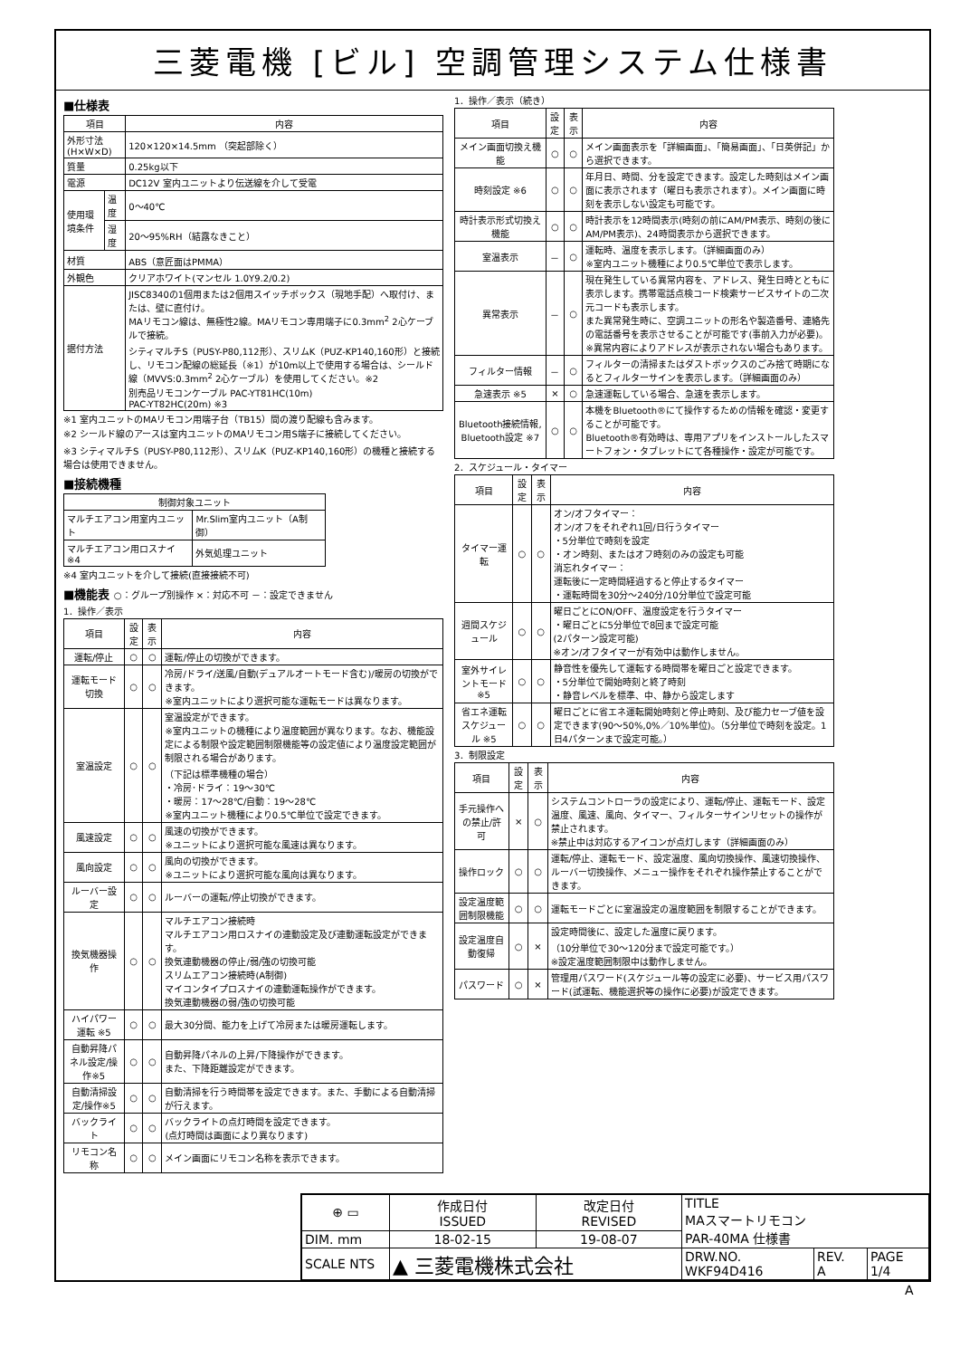三菱電機 [ビル] 空調管理システム仕様書
■仕様表
| 項目 | | 内容 |
| --- | --- | --- |
| 外形寸法(H×W×D) | | 120×120×14.5mm （突起部除く） |
| 質量 | | 0.25kg以下 |
| 電源 | | DC12V 室内ユニットより伝送線を介して受電 |
| 使用環境条件 | 温度 | 0～40℃ |
| | 湿度 | 20～95%RH（結露なきこと） |
| 材質 | | ABS（意匠面はPMMA） |
| 外観色 | | クリアホワイト(マンセル 1.0Y9.2/0.2) |
| 据付方法 | | JISC8340の1個用または2個用スイッチボックス（現地手配）へ取付け、または、壁に直付け。 MAリモコン線は、無極性2線。MAリモコン専用端子に0.3mm<sup>2</sup> 2心ケーブルで接続。 シティマルチS（PUSY-P80,112形）、スリムK（PUZ-KP140,160形）と接続し、リモコン配線の総延長（※1）が10m以上で使用する場合は、シールド線（MVVS:0.3mm<sup>2</sup> 2心ケーブル）を使用してください。※2 別売品リモコンケーブル PAC-YT81HC(10m) PAC-YT82HC(20m) ※3 |
※1 室内ユニットのMAリモコン用端子台（TB15）間の渡り配線も含みます。
※2 シールド線のアースは室内ユニットのMAリモコン用S端子に接続してください。
※3 シティマルチS（PUSY-P80,112形）、スリムK（PUZ-KP140,160形）の機種と接続する場合は使用できません。
■接続機種
| 制御対象ユニット | |
| --- | --- |
| マルチエアコン用室内ユニット | Mr.Slim室内ユニット（A制御） |
| マルチエアコン用ロスナイ ※4 | 外気処理ユニット |
※4 室内ユニットを介して接続(直接接続不可)
■機能表 ○：グループ別操作 ×：対応不可 －：設定できません
1．操作／表示
| 項目 | 設定 | 表示 | 内容 |
| --- | --- | --- | --- |
| 運転/停止 | ○ | ○ | 運転/停止の切換ができます。 |
| 運転モード切換 | ○ | ○ | 冷房/ドライ/送風/自動(デュアルオートモード含む)/暖房の切換ができます。 ※室内ユニットにより選択可能な運転モードは異なります。 |
| 室温設定 | ○ | ○ | 室温設定ができます。 ※室内ユニットの機種により温度範囲が異なります。なお、機能設定による制限や設定範囲制限機能等の設定値により温度設定範囲が制限される場合があります。 （下記は標準機種の場合） ・冷房･ドライ：19～30℃ ・暖房：17～28℃/自動：19～28℃ ※室内ユニット機種により0.5℃単位で設定できます。 |
| 風速設定 | ○ | ○ | 風速の切換ができます。 ※ユニットにより選択可能な風速は異なります。 |
| 風向設定 | ○ | ○ | 風向の切換ができます。 ※ユニットにより選択可能な風向は異なります。 |
| ルーバー設定 | ○ | ○ | ルーバーの運転/停止切換ができます。 |
| 換気機器操作 | ○ | ○ | マルチエアコン接続時 マルチエアコン用ロスナイの連動設定及び連動運転設定ができます。 換気連動機器の停止/弱/強の切換可能 スリムエアコン接続時(A制御) マイコンタイプロスナイの連動運転操作ができます。 換気連動機器の弱/強の切換可能 |
| ハイパワー運転 ※5 | ○ | ○ | 最大30分間、能力を上げて冷房または暖房運転します。 |
| 自動昇降パネル設定/操作※5 | ○ | ○ | 自動昇降パネルの上昇/下降操作ができます。 また、下降距離設定ができます。 |
| 自動清掃設定/操作※5 | ○ | ○ | 自動清掃を行う時間帯を設定できます。また、手動による自動清掃が行えます。 |
| バックライト | ○ | ○ | バックライトの点灯時間を設定できます。 (点灯時間は画面により異なります) |
| リモコン名称 | ○ | ○ | メイン画面にリモコン名称を表示できます。 |
1．操作／表示（続き）
| 項目 | 設定 | 表示 | 内容 |
| --- | --- | --- | --- |
| メイン画面切換え機能 | ○ | ○ | メイン画面表示を「詳細画面」、「簡易画面」、「日英併記」から選択できます。 |
| 時刻設定 ※6 | ○ | ○ | 年月日、時間、分を設定できます。設定した時刻はメイン画面に表示されます（曜日も表示されます）。メイン画面に時刻を表示しない設定も可能です。 |
| 時計表示形式切換え機能 | ○ | ○ | 時計表示を12時間表示(時刻の前にAM/PM表示、時刻の後にAM/PM表示)、24時間表示から選択できます。 |
| 室温表示 | － | ○ | 運転時、温度を表示します。（詳細画面のみ） ※室内ユニット機種により0.5℃単位で表示します。 |
| 異常表示 | － | ○ | 現在発生している異常内容を、アドレス、発生日時とともに表示します。携帯電話点検コード検索サービスサイトの二次元コードも表示します。 また異常発生時に、空調ユニットの形名や製造番号、連絡先の電話番号を表示させることが可能です(事前入力が必要)。 ※異常内容によりアドレスが表示されない場合もあります。 |
| フィルター情報 | － | ○ | フィルターの清掃またはダストボックスのごみ捨て時期になるとフィルターサインを表示します。（詳細画面のみ） |
| 急速表示 ※5 | × | ○ | 急速運転している場合、急速を表示します。 |
| Bluetooth接続情報, Bluetooth設定 ※7 | ○ | ○ | 本機をBluetooth®にて操作するための情報を確認・変更することが可能です。 Bluetooth®有効時は、専用アプリをインストールしたスマートフォン・タブレットにて各種操作・設定が可能です。 |
2．スケジュール・タイマー
| 項目 | 設定 | 表示 | 内容 |
| --- | --- | --- | --- |
| タイマー運転 | ○ | ○ | オン/オフタイマー： オン/オフをそれぞれ1回/日行うタイマー ・5分単位で時刻を設定 ・オン時刻、またはオフ時刻のみの設定も可能 消忘れタイマー： 運転後に一定時間経過すると停止するタイマー ・運転時間を30分～240分/10分単位で設定可能 |
| 週間スケジュール | ○ | ○ | 曜日ごとにON/OFF、温度設定を行うタイマー ・曜日ごとに5分単位で8回まで設定可能 (2パターン設定可能) ※オン/オフタイマーが有効中は動作しません。 |
| 室外サイレントモード ※5 | ○ | ○ | 静音性を優先して運転する時間帯を曜日ごと設定できます。 ・5分単位で開始時刻と終了時刻 ・静音レベルを標準、中、静から設定します |
| 省エネ運転スケジュール ※5 | ○ | ○ | 曜日ごとに省エネ運転開始時刻と停止時刻、及び能力セーブ値を設定できます(90～50%,0%／10%単位)。（5分単位で時刻を設定。1日4パターンまで設定可能。） |
3．制限設定
| 項目 | 設定 | 表示 | 内容 |
| --- | --- | --- | --- |
| 手元操作への禁止/許可 | × | ○ | システムコントローラの設定により、運転/停止、運転モード、設定温度、風速、風向、タイマー、フィルターサインリセットの操作が禁止されます。 ※禁止中は対応するアイコンが点灯します（詳細画面のみ） |
| 操作ロック | ○ | ○ | 運転/停止、運転モード、設定温度、風向切換操作、風速切換操作、ルーバー切換操作、メニュー操作をそれぞれ操作禁止することができます。 |
| 設定温度範囲制限機能 | ○ | ○ | 運転モードごとに室温設定の温度範囲を制限することができます。 |
| 設定温度自動復帰 | ○ | × | 設定時間後に、設定した温度に戻ります。 （10分単位で30～120分まで設定可能です。） ※設定温度範囲制限中は動作しません。 |
| パスワード | ○ | × | 管理用パスワード(スケジュール等の設定に必要)、サービス用パスワード(試運転、機能選択等の操作に必要)が設定できます。 |
| ⊕ ▭ | 作成日付 ISSUED | 改定日付 REVISED | TITLE MAスマートリモコン PAR-40MA 仕様書 | | |
| DIM. mm | 18-02-15 | 19-08-07 | | | |
| SCALE NTS | ▲ 三菱電機株式会社 | | DRW.NO. WKF94D416 | REV. A | PAGE 1/4 |
A